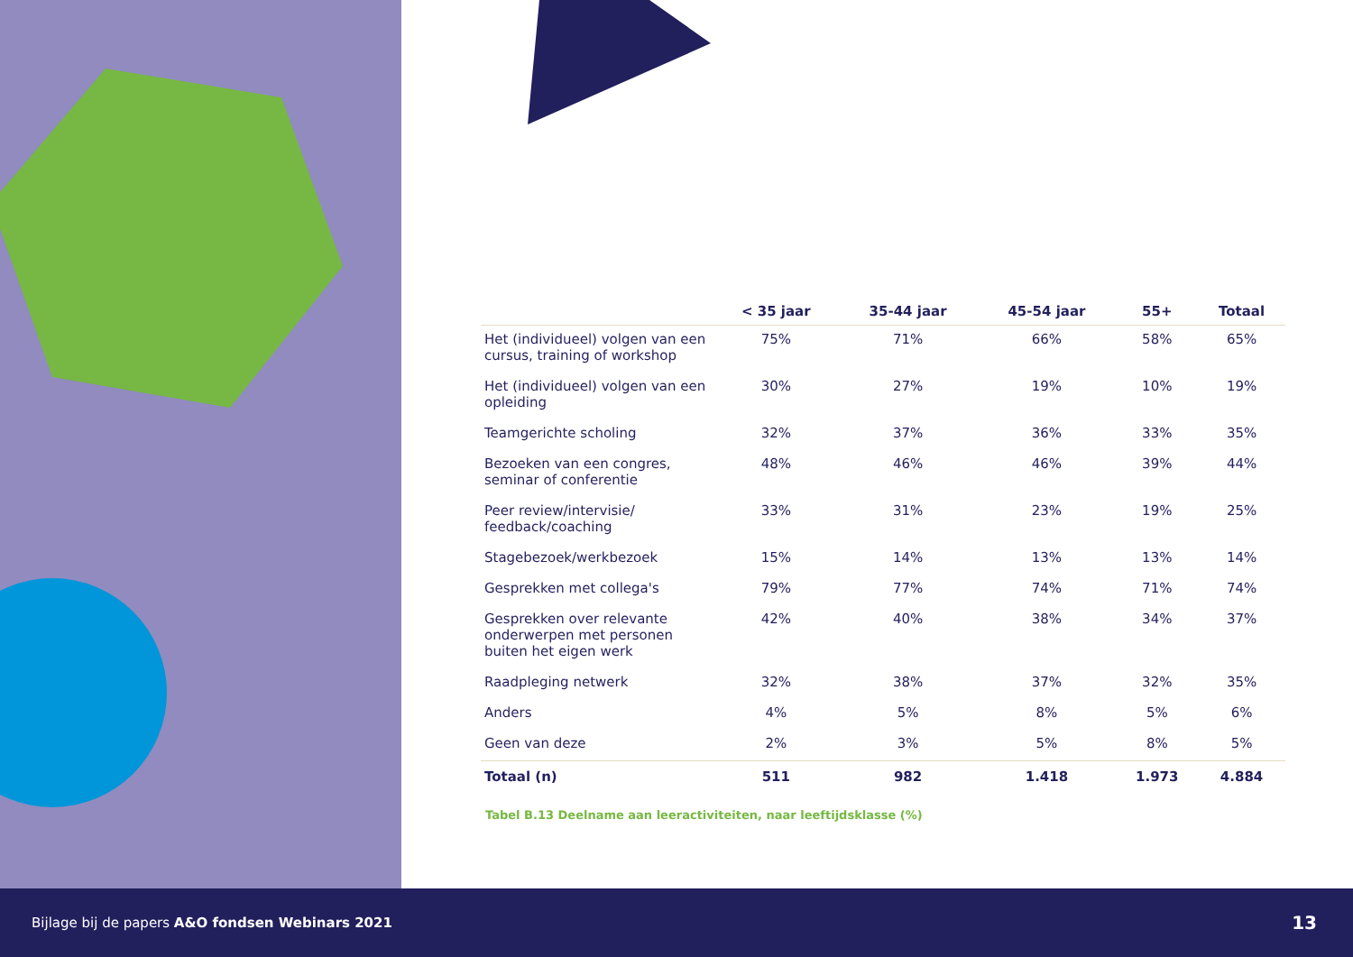| | < 35 jaar | 35-44 jaar | 45-54 jaar | 55+ | Totaal |
| --- | --- | --- | --- | --- | --- |
| Het (individueel) volgen van een cursus, training of workshop | 75% | 71% | 66% | 58% | 65% |
| Het (individueel) volgen van een opleiding | 30% | 27% | 19% | 10% | 19% |
| Teamgerichte scholing | 32% | 37% | 36% | 33% | 35% |
| Bezoeken van een congres, seminar of conferentie | 48% | 46% | 46% | 39% | 44% |
| Peer review/intervisie/ feedback/coaching | 33% | 31% | 23% | 19% | 25% |
| Stagebezoek/werkbezoek | 15% | 14% | 13% | 13% | 14% |
| Gesprekken met collega's | 79% | 77% | 74% | 71% | 74% |
| Gesprekken over relevante onderwerpen met personen buiten het eigen werk | 42% | 40% | 38% | 34% | 37% |
| Raadpleging netwerk | 32% | 38% | 37% | 32% | 35% |
| Anders | 4% | 5% | 8% | 5% | 6% |
| Geen van deze | 2% | 3% | 5% | 8% | 5% |
| Totaal (n) | 511 | 982 | 1.418 | 1.973 | 4.884 |
Tabel B.13 Deelname aan leeractiviteiten, naar leeftijdsklasse (%)
Bijlage bij de papers A&O fondsen Webinars 2021 13